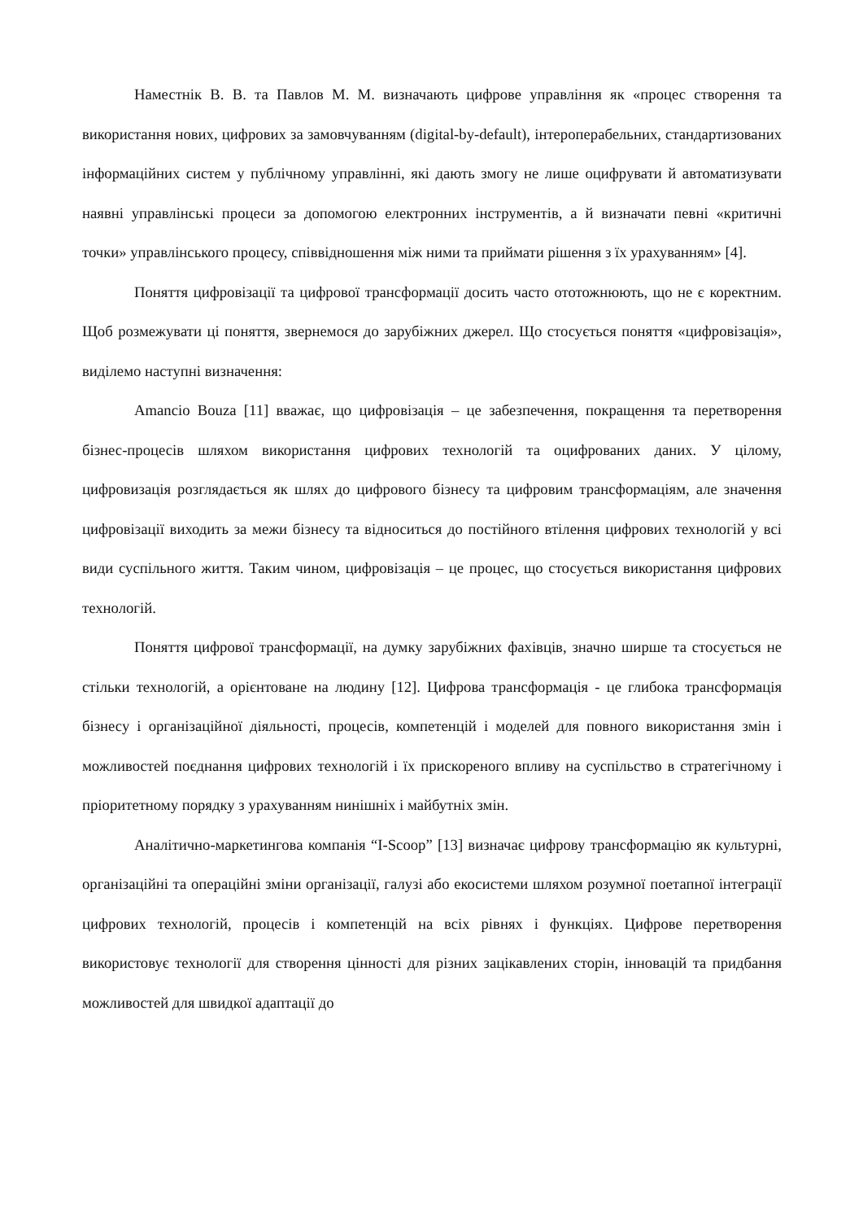Наместнік В. В. та Павлов М. М. визначають цифрове управління як «процес створення та використання нових, цифрових за замовчуванням (digital-by-default), інтероперабельних, стандартизованих інформаційних систем у публічному управлінні, які дають змогу не лише оцифрувати й автоматизувати наявні управлінські процеси за допомогою електронних інструментів, а й визначати певні «критичні точки» управлінського процесу, співвідношення між ними та приймати рішення з їх урахуванням» [4].
Поняття цифровізації та цифрової трансформації досить часто ототожнюють, що не є коректним. Щоб розмежувати ці поняття, звернемося до зарубіжних джерел. Що стосується поняття «цифровізація», виділемо наступні визначення:
Amancio Bouza [11] вважає, що цифровізація – це забезпечення, покращення та перетворення бізнес-процесів шляхом використання цифрових технологій та оцифрованих даних. У цілому, цифровизація розглядається як шлях до цифрового бізнесу та цифровим трансформаціям, але значення цифровізації виходить за межи бізнесу та відноситься до постійного втілення цифрових технологій у всі види суспільного життя. Таким чином, цифровізація – це процес, що стосується використання цифрових технологій.
Поняття цифрової трансформації, на думку зарубіжних фахівців, значно ширше та стосується не стільки технологій, а орієнтоване на людину [12]. Цифрова трансформація - це глибока трансформація бізнесу і організаційної діяльності, процесів, компетенцій і моделей для повного використання змін і можливостей поєднання цифрових технологій і їх прискореного впливу на суспільство в стратегічному і пріоритетному порядку з урахуванням нинішніх і майбутніх змін.
Аналітично-маркетингова компанія “I-Scoop” [13] визначає цифрову трансформацію як культурні, організаційні та операційні зміни організації, галузі або екосистеми шляхом розумної поетапної інтеграції цифрових технологій, процесів і компетенцій на всіх рівнях і функціях. Цифрове перетворення використовує технології для створення цінності для різних зацікавлених сторін, інновацій та придбання можливостей для швидкої адаптації до